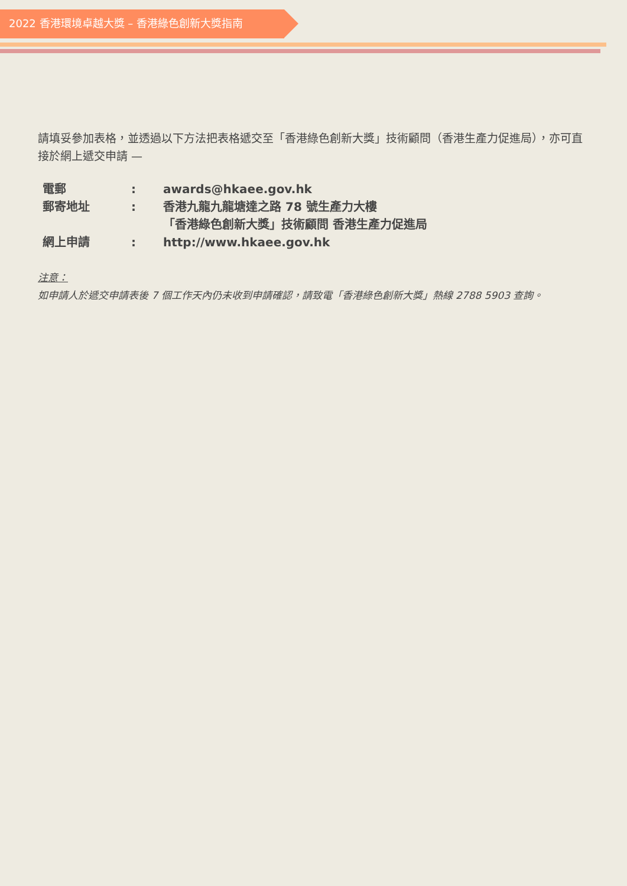2022 香港環境卓越大獎 – 香港綠色創新大獎指南
請填妥參加表格，並透過以下方法把表格遞交至「香港綠色創新大獎」技術顧問（香港生產力促進局），亦可直接於網上遞交申請 —
| 電郵 | : | awards@hkaee.gov.hk |
| 郵寄地址 | : | 香港九龍九龍塘達之路 78 號生產力大樓 「香港綠色創新大獎」技術顧問 香港生產力促進局 |
| 網上申請 | : | http://www.hkaee.gov.hk |
注意：
如申請人於遞交申請表後 7 個工作天內仍未收到申請確認，請致電「香港綠色創新大獎」熱線 2788 5903 查詢。